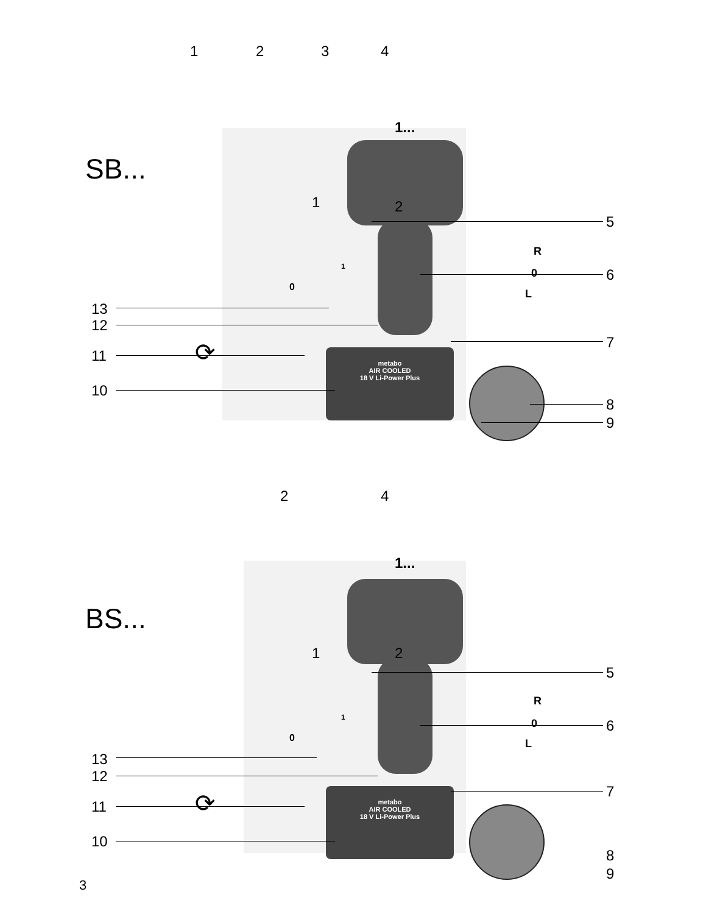metabo
AIR COOLED
18 V Li-Power Plus
1 2 3 4
1...
SB...
1 2
5
R
0 6
L
1
0
13
12
7
11 ⟳
10
8
9
metabo
AIR COOLED
18 V Li-Power Plus
2 4
1...
BS...
1 2
5
R
0 6
L
1
0
13
12
7
11 ⟳
10
8
9
3